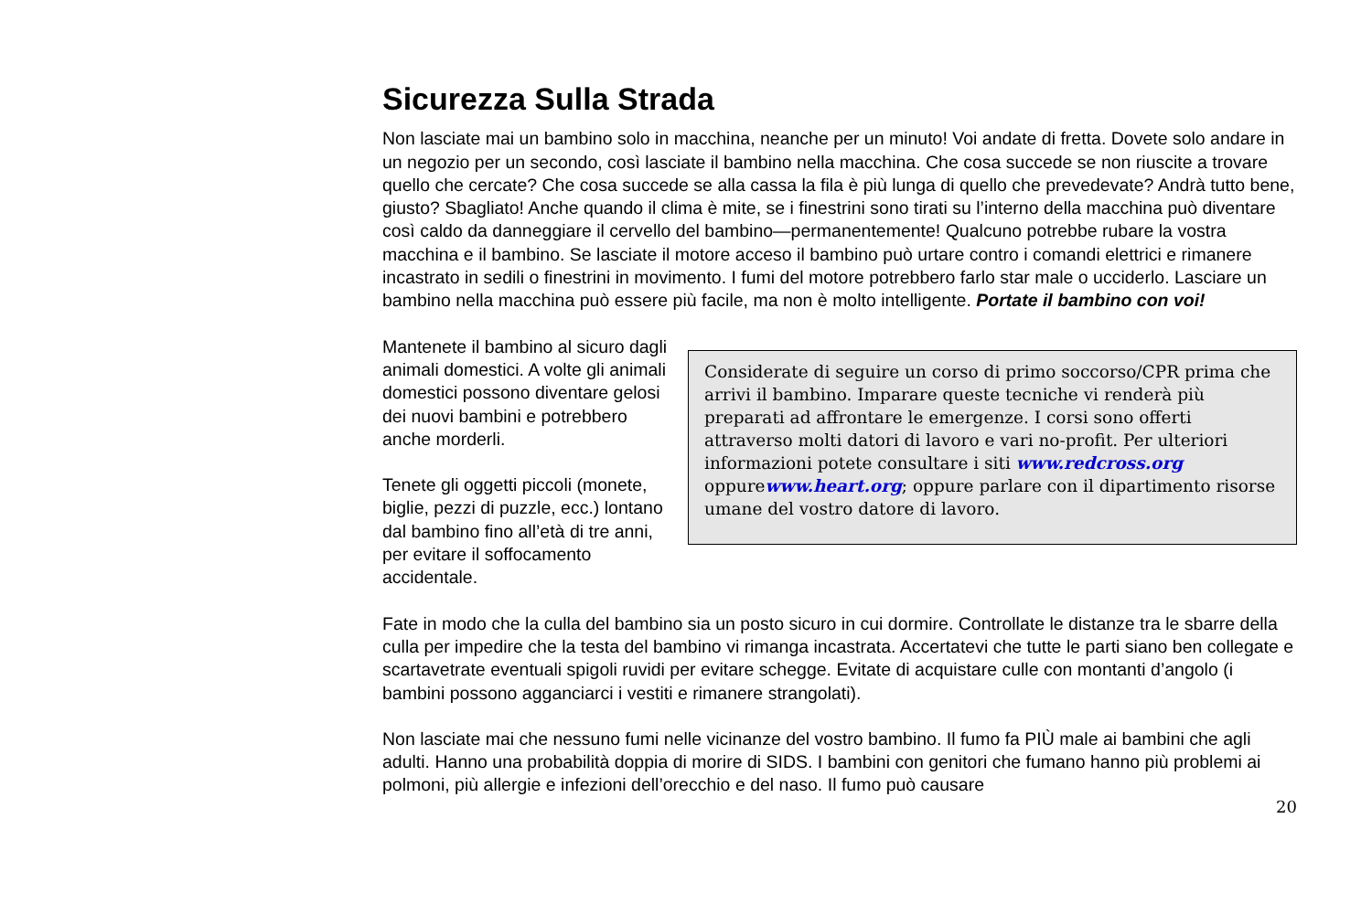Sicurezza Sulla Strada
Non lasciate mai un bambino solo in macchina, neanche per un minuto! Voi andate di fretta. Dovete solo andare in un negozio per un secondo, così lasciate il bambino nella macchina. Che cosa succede se non riuscite a trovare quello che cercate? Che cosa succede se alla cassa la fila è più lunga di quello che prevedevate? Andrà tutto bene, giusto? Sbagliato! Anche quando il clima è mite, se i finestrini sono tirati su l’interno della macchina può diventare così caldo da danneggiare il cervello del bambino—permanentemente! Qualcuno potrebbe rubare la vostra macchina e il bambino. Se lasciate il motore acceso il bambino può urtare contro i comandi elettrici e rimanere incastrato in sedili o finestrini in movimento. I fumi del motore potrebbero farlo star male o ucciderlo. Lasciare un bambino nella macchina può essere più facile, ma non è molto intelligente. Portate il bambino con voi!
Considerate di seguire un corso di primo soccorso/CPR prima che arrivi il bambino. Imparare queste tecniche vi renderà più preparati ad affrontare le emergenze. I corsi sono offerti attraverso molti datori di lavoro e vari no-profit. Per ulteriori informazioni potete consultare i siti www.redcross.org oppurewww.heart.org; oppure parlare con il dipartimento risorse umane del vostro datore di lavoro.
Mantenete il bambino al sicuro dagli animali domestici. A volte gli animali domestici possono diventare gelosi dei nuovi bambini e potrebbero anche morderli.
Tenete gli oggetti piccoli (monete, biglie, pezzi di puzzle, ecc.) lontano dal bambino fino all’età di tre anni, per evitare il soffocamento accidentale.
Fate in modo che la culla del bambino sia un posto sicuro in cui dormire. Controllate le distanze tra le sbarre della culla per impedire che la testa del bambino vi rimanga incastrata. Accertatevi che tutte le parti siano ben collegate e scartavetrate eventuali spigoli ruvidi per evitare schegge. Evitate di acquistare culle con montanti d’angolo (i bambini possono agganciarci i vestiti e rimanere strangolati).
Non lasciate mai che nessuno fumi nelle vicinanze del vostro bambino. Il fumo fa PIÙ male ai bambini che agli adulti. Hanno una probabilità doppia di morire di SIDS. I bambini con genitori che fumano hanno più problemi ai polmoni, più allergie e infezioni dell’orecchio e del naso. Il fumo può causare
20